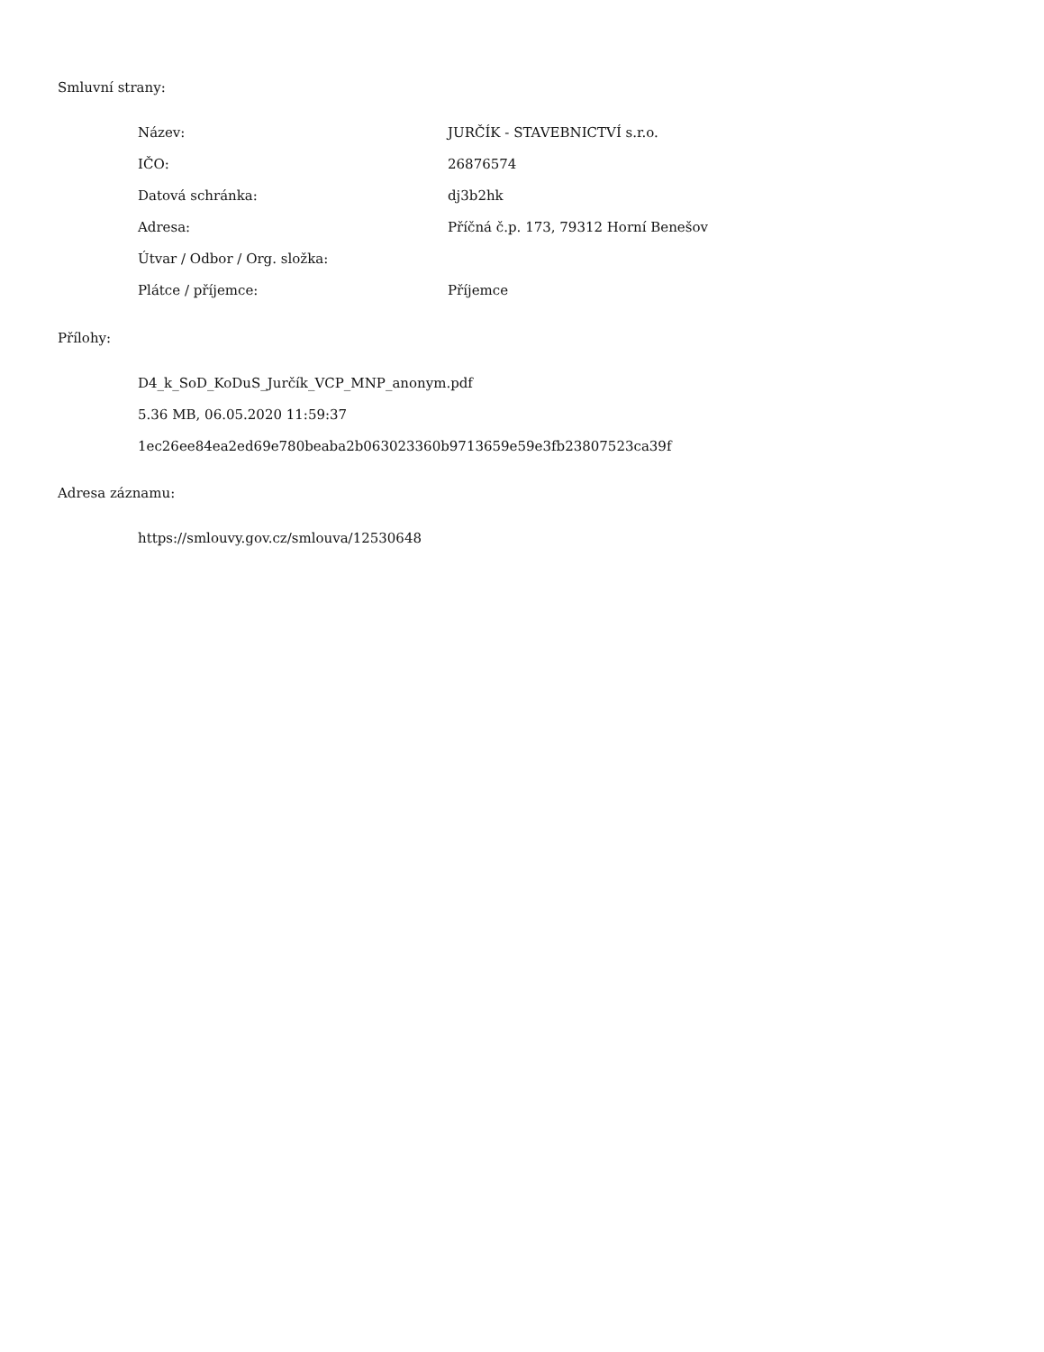Smluvní strany:
| Název: | JURČÍK - STAVEBNICTVÍ s.r.o. |
| IČO: | 26876574 |
| Datová schránka: | dj3b2hk |
| Adresa: | Příčná č.p. 173, 79312 Horní Benešov |
| Útvar / Odbor / Org. složka: | |
| Plátce / příjemce: | Příjemce |
Přílohy:
D4_k_SoD_KoDuS_Jurčík_VCP_MNP_anonym.pdf
5.36 MB, 06.05.2020 11:59:37
1ec26ee84ea2ed69e780beaba2b063023360b9713659e59e3fb23807523ca39f
Adresa záznamu:
https://smlouvy.gov.cz/smlouva/12530648